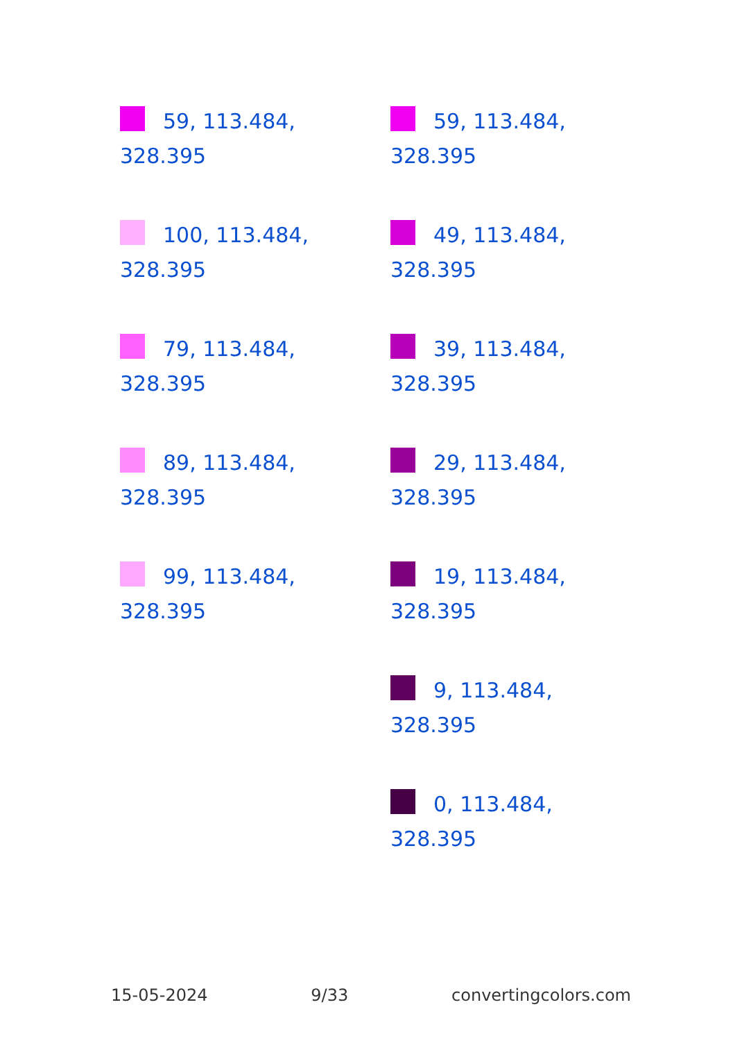59, 113.484,
328.395
100, 113.484,
328.395
79, 113.484,
328.395
89, 113.484,
328.395
99, 113.484,
328.395
59, 113.484,
328.395
49, 113.484,
328.395
39, 113.484,
328.395
29, 113.484,
328.395
19, 113.484,
328.395
9, 113.484,
328.395
0, 113.484,
328.395
15-05-2024 9/33 convertingcolors.com